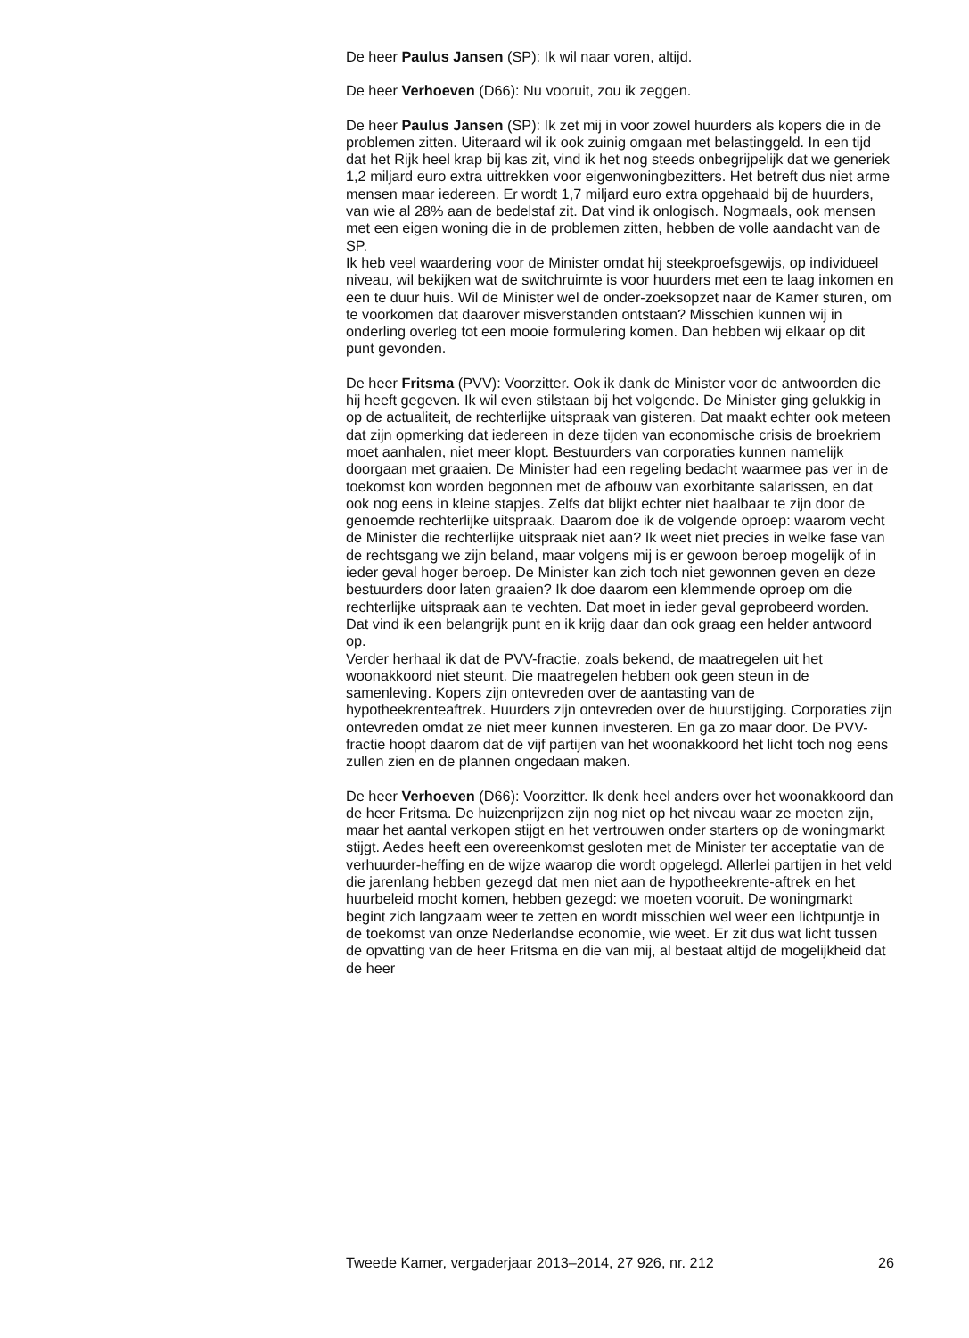De heer Paulus Jansen (SP): Ik wil naar voren, altijd.
De heer Verhoeven (D66): Nu vooruit, zou ik zeggen.
De heer Paulus Jansen (SP): Ik zet mij in voor zowel huurders als kopers die in de problemen zitten. Uiteraard wil ik ook zuinig omgaan met belastinggeld. In een tijd dat het Rijk heel krap bij kas zit, vind ik het nog steeds onbegrijpelijk dat we generiek 1,2 miljard euro extra uittrekken voor eigenwoningbezitters. Het betreft dus niet arme mensen maar iedereen. Er wordt 1,7 miljard euro extra opgehaald bij de huurders, van wie al 28% aan de bedelstaf zit. Dat vind ik onlogisch. Nogmaals, ook mensen met een eigen woning die in de problemen zitten, hebben de volle aandacht van de SP.
Ik heb veel waardering voor de Minister omdat hij steekproefsgewijs, op individueel niveau, wil bekijken wat de switchruimte is voor huurders met een te laag inkomen en een te duur huis. Wil de Minister wel de onder-zoeksopzet naar de Kamer sturen, om te voorkomen dat daarover misverstanden ontstaan? Misschien kunnen wij in onderling overleg tot een mooie formulering komen. Dan hebben wij elkaar op dit punt gevonden.
De heer Fritsma (PVV): Voorzitter. Ook ik dank de Minister voor de antwoorden die hij heeft gegeven. Ik wil even stilstaan bij het volgende. De Minister ging gelukkig in op de actualiteit, de rechterlijke uitspraak van gisteren. Dat maakt echter ook meteen dat zijn opmerking dat iedereen in deze tijden van economische crisis de broekriem moet aanhalen, niet meer klopt. Bestuurders van corporaties kunnen namelijk doorgaan met graaien. De Minister had een regeling bedacht waarmee pas ver in de toekomst kon worden begonnen met de afbouw van exorbitante salarissen, en dat ook nog eens in kleine stapjes. Zelfs dat blijkt echter niet haalbaar te zijn door de genoemde rechterlijke uitspraak. Daarom doe ik de volgende oproep: waarom vecht de Minister die rechterlijke uitspraak niet aan? Ik weet niet precies in welke fase van de rechtsgang we zijn beland, maar volgens mij is er gewoon beroep mogelijk of in ieder geval hoger beroep. De Minister kan zich toch niet gewonnen geven en deze bestuurders door laten graaien? Ik doe daarom een klemmende oproep om die rechterlijke uitspraak aan te vechten. Dat moet in ieder geval geprobeerd worden. Dat vind ik een belangrijk punt en ik krijg daar dan ook graag een helder antwoord op.
Verder herhaal ik dat de PVV-fractie, zoals bekend, de maatregelen uit het woonakkoord niet steunt. Die maatregelen hebben ook geen steun in de samenleving. Kopers zijn ontevreden over de aantasting van de hypotheekrenteaftrek. Huurders zijn ontevreden over de huurstijging. Corporaties zijn ontevreden omdat ze niet meer kunnen investeren. En ga zo maar door. De PVV-fractie hoopt daarom dat de vijf partijen van het woonakkoord het licht toch nog eens zullen zien en de plannen ongedaan maken.
De heer Verhoeven (D66): Voorzitter. Ik denk heel anders over het woonakkoord dan de heer Fritsma. De huizenprijzen zijn nog niet op het niveau waar ze moeten zijn, maar het aantal verkopen stijgt en het vertrouwen onder starters op de woningmarkt stijgt. Aedes heeft een overeenkomst gesloten met de Minister ter acceptatie van de verhuurder-heffing en de wijze waarop die wordt opgelegd. Allerlei partijen in het veld die jarenlang hebben gezegd dat men niet aan de hypotheekrente-aftrek en het huurbeleid mocht komen, hebben gezegd: we moeten vooruit. De woningmarkt begint zich langzaam weer te zetten en wordt misschien wel weer een lichtpuntje in de toekomst van onze Nederlandse economie, wie weet. Er zit dus wat licht tussen de opvatting van de heer Fritsma en die van mij, al bestaat altijd de mogelijkheid dat de heer
Tweede Kamer, vergaderjaar 2013–2014, 27 926, nr. 212 26